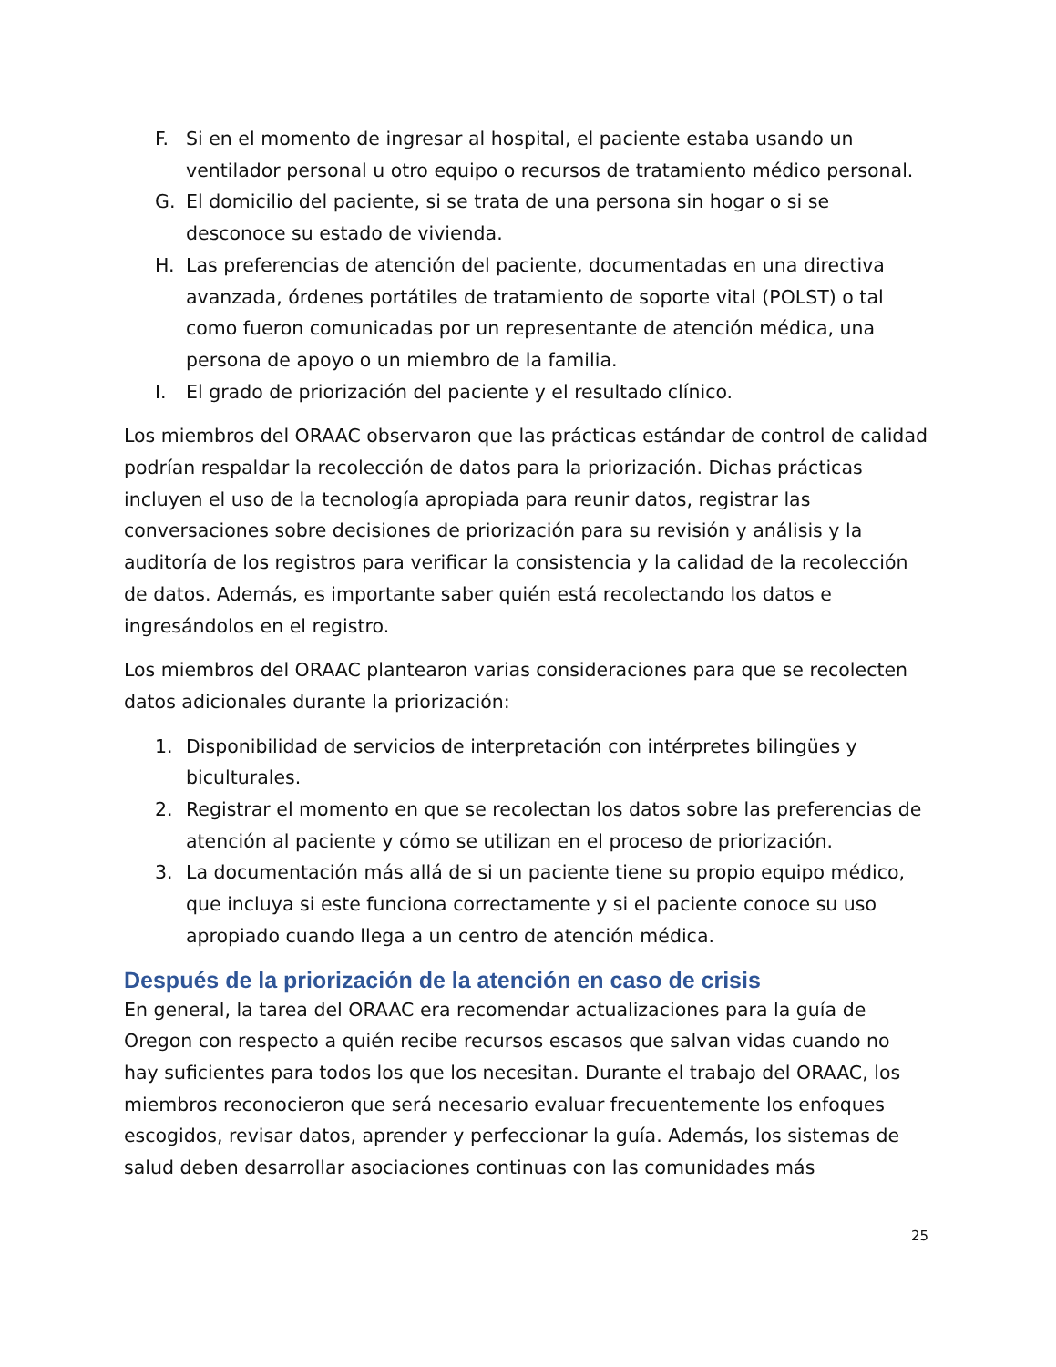F. Si en el momento de ingresar al hospital, el paciente estaba usando un ventilador personal u otro equipo o recursos de tratamiento médico personal.
G. El domicilio del paciente, si se trata de una persona sin hogar o si se desconoce su estado de vivienda.
H. Las preferencias de atención del paciente, documentadas en una directiva avanzada, órdenes portátiles de tratamiento de soporte vital (POLST) o tal como fueron comunicadas por un representante de atención médica, una persona de apoyo o un miembro de la familia.
I. El grado de priorización del paciente y el resultado clínico.
Los miembros del ORAAC observaron que las prácticas estándar de control de calidad podrían respaldar la recolección de datos para la priorización. Dichas prácticas incluyen el uso de la tecnología apropiada para reunir datos, registrar las conversaciones sobre decisiones de priorización para su revisión y análisis y la auditoría de los registros para verificar la consistencia y la calidad de la recolección de datos. Además, es importante saber quién está recolectando los datos e ingresándolos en el registro.
Los miembros del ORAAC plantearon varias consideraciones para que se recolecten datos adicionales durante la priorización:
1. Disponibilidad de servicios de interpretación con intérpretes bilingües y biculturales.
2. Registrar el momento en que se recolectan los datos sobre las preferencias de atención al paciente y cómo se utilizan en el proceso de priorización.
3. La documentación más allá de si un paciente tiene su propio equipo médico, que incluya si este funciona correctamente y si el paciente conoce su uso apropiado cuando llega a un centro de atención médica.
Después de la priorización de la atención en caso de crisis
En general, la tarea del ORAAC era recomendar actualizaciones para la guía de Oregon con respecto a quién recibe recursos escasos que salvan vidas cuando no hay suficientes para todos los que los necesitan. Durante el trabajo del ORAAC, los miembros reconocieron que será necesario evaluar frecuentemente los enfoques escogidos, revisar datos, aprender y perfeccionar la guía. Además, los sistemas de salud deben desarrollar asociaciones continuas con las comunidades más
25